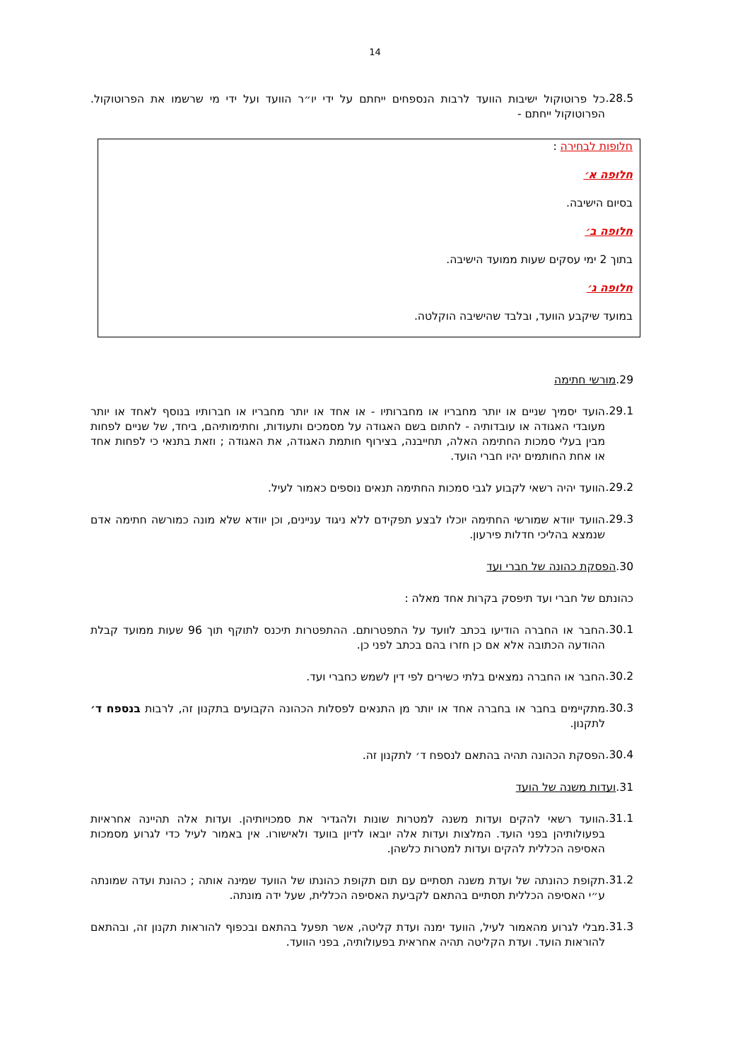14
28.5.
כל פרוטוקול ישיבות הוועד לרבות הנספחים ייחתם על ידי יו״ר הוועד ועל ידי מי שרשמו את הפרוטוקול. הפרוטוקול ייחתם -
חלופות לבחירה :
חלופה א׳
בסיום הישיבה.
חלופה ב׳
בתוך 2 ימי עסקים שעות ממועד הישיבה.
חלופה ג׳
במועד שיקבע הוועד, ובלבד שהישיבה הוקלטה.
29.מורשי חתימה
29.1.
הועד יסמיך שניים או יותר מחבריו או מחברותיו - או אחד או יותר מחבריו או חברותיו בנוסף לאחד או יותר מעובדי האגודה או עובדותיה - לחתום בשם האגודה על מסמכים ותעודות, וחתימותיהם, ביחד, של שניים לפחות מבין בעלי סמכות החתימה האלה, תחייבנה, בצירוף חותמת האגודה, את האגודה ; וזאת בתנאי כי לפחות אחד או אחת החותמים יהיו חברי הועד.
29.2.
הוועד יהיה רשאי לקבוע לגבי סמכות החתימה תנאים נוספים כאמור לעיל.
29.3.
הוועד יוודא שמורשי החתימה יוכלו לבצע תפקידם ללא ניגוד עניינים, וכן יוודא שלא מונה כמורשה חתימה אדם שנמצא בהליכי חדלות פירעון.
30.הפסקת כהונה של חברי ועד
כהונתם של חברי ועד תיפסק בקרות אחד מאלה :
30.1.
החבר או החברה הודיעו בכתב לוועד על התפטרותם. ההתפטרות תיכנס לתוקף תוך 96 שעות ממועד קבלת ההודעה הכתובה אלא אם כן חזרו בהם בכתב לפני כן.
30.2.
החבר או החברה נמצאים בלתי כשירים לפי דין לשמש כחברי ועד.
30.3.
מתקיימים בחבר או בחברה אחד או יותר מן התנאים לפסלות הכהונה הקבועים בתקנון זה, לרבות בנספח ד׳ לתקנון.
30.4.
הפסקת הכהונה תהיה בהתאם לנספח ד׳ לתקנון זה.
31.ועדות משנה של הועד
31.1.
הוועד רשאי להקים ועדות משנה למטרות שונות ולהגדיר את סמכויותיהן. ועדות אלה תהיינה אחראיות בפעולותיהן בפני הועד. המלצות ועדות אלה יובאו לדיון בוועד ולאישורו. אין באמור לעיל כדי לגרוע מסמכות האסיפה הכללית להקים ועדות למטרות כלשהן.
31.2.
תקופת כהונתה של ועדת משנה תסתיים עם תום תקופת כהונתו של הוועד שמינה אותה ; כהונת ועדה שמונתה ע״י האסיפה הכללית תסתיים בהתאם לקביעת האסיפה הכללית, שעל ידה מונתה.
31.3.
מבלי לגרוע מהאמור לעיל, הוועד ימנה ועדת קליטה, אשר תפעל בהתאם ובכפוף להוראות תקנון זה, ובהתאם להוראות הועד. ועדת הקליטה תהיה אחראית בפעולותיה, בפני הוועד.